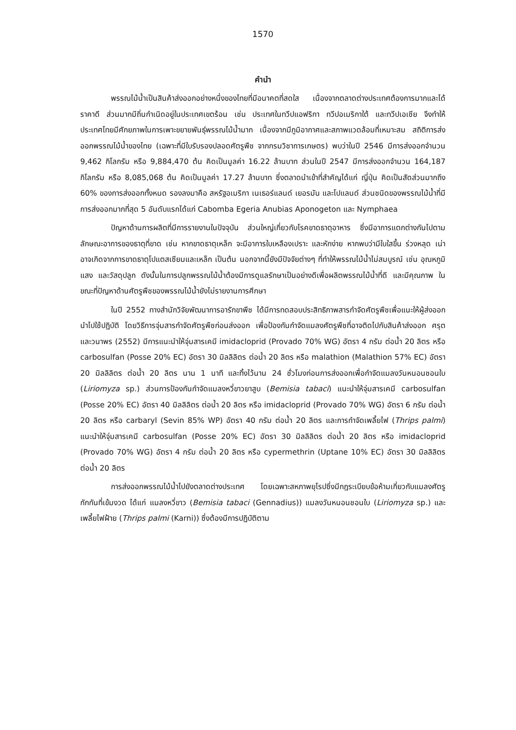1570
คำนำ
พรรณไม้น้ำเป็นสินค้าส่งออกอย่างหนึ่งของไทยที่มีอนาคตที่สดใส เนื่องจากตลาดต่างประเทศต้องการมากและได้ราคาดี ส่วนมากมีถิ่นกำเนิดอยู่ในประเทศเขตร้อน เช่น ประเทศในทวีปแอฟริกา ทวีปอเมริกาใต้ และทวีปเอเชีย จึงทำให้ประเทศไทยมีศักยภาพในการเพาะขยายพันธุ์พรรณไม้น้ำมาก เนื่องจากมีภูมิอากาศและสภาพแวดล้อมที่เหมาะสม สถิติการส่งออกพรรณไม้น้ำของไทย (เฉพาะที่มีใบรับรองปลอดศัตรูพืช จากกรมวิชาการเกษตร) พบว่าในปี 2546 มีการส่งออกจำนวน 9,462 กิโลกรัม หรือ 9,884,470 ต้น คิดเป็นมูลค่า 16.22 ล้านบาท ส่วนในปี 2547 มีการส่งออกจำนวน 164,187 กิโลกรัม หรือ 8,085,068 ต้น คิดเป็นมูลค่า 17.27 ล้านบาท ซึ่งตลาดนำเข้าที่สำคัญได้แก่ ญี่ปุ่น คิดเป็นสัดส่วนมากถึง 60% ของการส่งออกทั้งหมด รองลงมาคือ สหรัฐอเมริกา เนเธอร์แลนด์ เยอรมัน และโปแลนด์ ส่วนชนิดของพรรณไม้น้ำที่มีการส่งออกมากที่สุด 5 อันดับแรกได้แก่ Cabomba Egeria Anubias Aponogeton และ Nymphaea
ปัญหาด้านการผลิตที่มีการรายงานในปัจจุบัน ส่วนใหญ่เกี่ยวกับโรคขาดธาตุอาหาร ซึ่งมีอาการแตกต่างกันไปตามลักษณะอาการของธาตุที่ขาด เช่น หากขาดธาตุเหล็ก จะมีอาการใบเหลืองเปราะ และหักง่าย หากพบว่ามีใบใสขึ้น ร่วงหลุด เน่า อาจเกิดจากการขาดธาตุโปแตสเซียมและเหล็ก เป็นต้น นอกจากนี้ยังมีปัจจัยต่างๆ ที่ทำให้พรรณไม้น้ำไม่สมบูรณ์ เช่น อุณหภูมิ แสง และวัสดุปลูก ดังนั้นในการปลูกพรรณไม้น้ำต้องมีการดูแลรักษาเป็นอย่างดีเพื่อผลิตพรรณไม้น้ำที่ดี และมีคุณภาพ ในขณะที่ปัญหาด้านศัตรูพืชของพรรณไม้น้ำยังไม่รายงานการศึกษา
ในปี 2552 ทางสำนักวิจัยพัฒนาการอารักขาพืช ได้มีการทดสอบประสิทธิภาพสารกำจัดศัตรูพืชเพื่อแนะให้ผู้ส่งออกนำไปใช้ปฏิบัติ โดยวิธีการจุ่มสารกำจัดศัตรูพืชก่อนส่งออก เพื่อป้องกันกำจัดแมลงศัตรูพืชที่อาจติดไปกับสินค้าส่งออก ศรุตและวนาพร (2552) มีการแนะนำให้จุ่มสารเคมี imidacloprid (Provado 70% WG) อัตรา 4 กรัม ต่อน้ำ 20 ลิตร หรือ carbosulfan (Posse 20% EC) อัตรา 30 มิลลิลิตร ต่อน้ำ 20 ลิตร หรือ malathion (Malathion 57% EC) อัตรา 20 มิลลิลิตร ต่อน้ำ 20 ลิตร นาน 1 นาที และทิ้งไว้นาน 24 ชั่วโมงก่อนการส่งออกเพื่อกำจัดแมลงวันหนอนชอนใบ (Liriomyza sp.) ส่วนการป้องกันกำจัดแมลงหวี่ขาวยาสูบ (Bemisia tabaci) แนะนำให้จุ่มสารเคมี carbosulfan (Posse 20% EC) อัตรา 40 มิลลิลิตร ต่อน้ำ 20 ลิตร หรือ imidacloprid (Provado 70% WG) อัตรา 6 กรัม ต่อน้ำ 20 ลิตร หรือ carbaryl (Sevin 85% WP) อัตรา 40 กรัม ต่อน้ำ 20 ลิตร และการกำจัดเพลี้ยไฟ (Thrips palmi) แนะนำให้จุ่มสารเคมี carbosulfan (Posse 20% EC) อัตรา 30 มิลลิลิตร ต่อน้ำ 20 ลิตร หรือ imidacloprid (Provado 70% WG) อัตรา 4 กรัม ต่อน้ำ 20 ลิตร หรือ cypermethrin (Uptane 10% EC) อัตรา 30 มิลลิลิตร ต่อน้ำ 20 ลิตร
การส่งออกพรรณไม้น้ำไปยังตลาดต่างประเทศ โดยเฉพาะสหภาพยุโรปซึ่งมีกฎระเบียบข้อห้ามเกี่ยวกับแมลงศัตรูกักกันที่เข้มงวด ได้แก่ แมลงหวี่ขาว (Bemisia tabaci (Gennadius)) แมลงวันหนอนชอนใบ (Liriomyza sp.) และเพลี้ยไฟฝ้าย (Thrips palmi (Karni)) ซึ่งต้องมีการปฏิบัติตาม